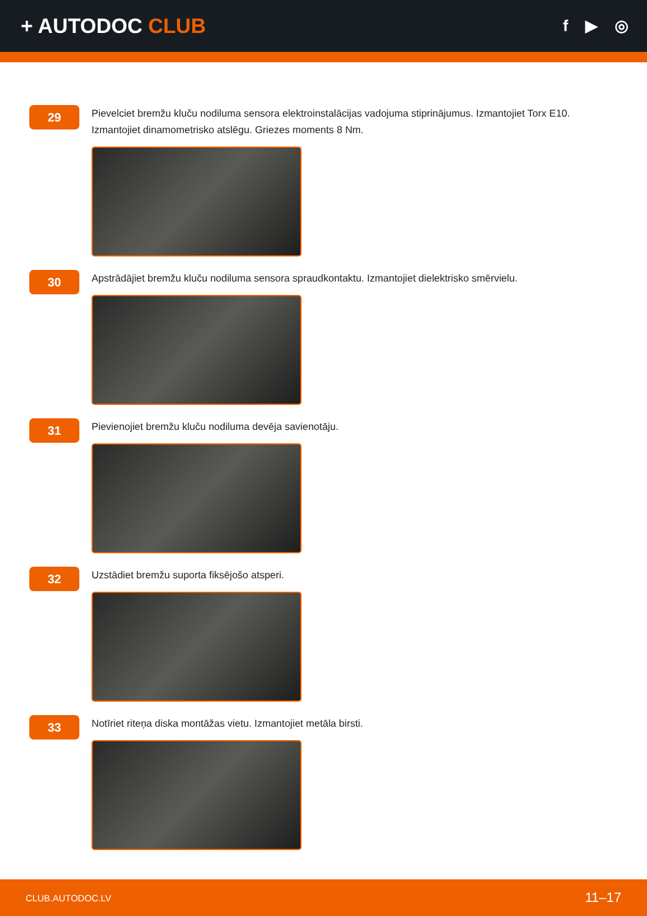+ AUTODOC CLUB
f ▶ ◎
29
Pievelciet bremžu kluču nodiluma sensora elektroinstalācijas vadojuma stiprinājumus. Izmantojiet Torx E10. Izmantojiet dinamometrisko atslēgu. Griezes moments 8 Nm.
30
Apstrādājiet bremžu kluču nodiluma sensora spraudkontaktu. Izmantojiet dielektrisko smērvielu.
31
Pievienojiet bremžu kluču nodiluma devēja savienotāju.
32
Uzstādiet bremžu suporta fiksējošo atsperi.
33
Notīriet riteņa diska montāžas vietu. Izmantojiet metāla birsti.
CLUB.AUTODOC.LV 11–17